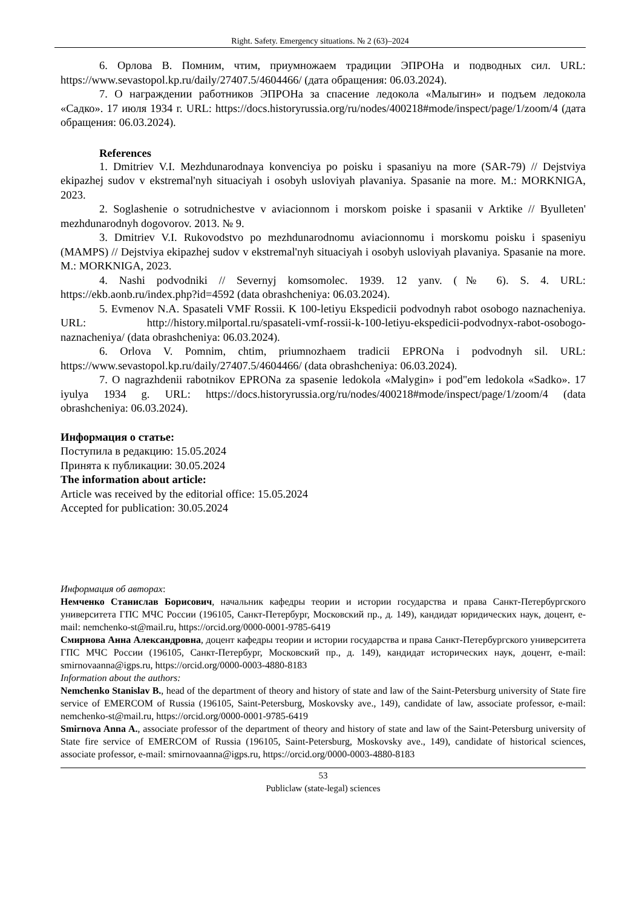Right. Safety. Emergency situations. № 2 (63)–2024
6. Орлова В. Помним, чтим, приумножаем традиции ЭПРОНа и подводных сил. URL: https://www.sevastopol.kp.ru/daily/27407.5/4604466/ (дата обращения: 06.03.2024).
7. О награждении работников ЭПРОНа за спасение ледокола «Малыгин» и подъем ледокола «Садко». 17 июля 1934 г. URL: https://docs.historyrussia.org/ru/nodes/400218#mode/inspect/page/1/zoom/4 (дата обращения: 06.03.2024).
References
1. Dmitriev V.I. Mezhdunarodnaya konvenciya po poisku i spasaniyu na more (SAR-79) // Dejstviya ekipazhej sudov v ekstremal'nyh situaciyah i osobyh usloviyah plavaniya. Spasanie na more. M.: MORKNIGA, 2023.
2. Soglashenie o sotrudnichestve v aviacionnom i morskom poiske i spasanii v Arktike // Byulleten' mezhdunarodnyh dogovorov. 2013. № 9.
3. Dmitriev V.I. Rukovodstvo po mezhdunarodnomu aviacionnomu i morskomu poisku i spaseniyu (MAMPS) // Dejstviya ekipazhej sudov v ekstremal'nyh situaciyah i osobyh usloviyah plavaniya. Spasanie na more. M.: MORKNIGA, 2023.
4. Nashi podvodniki // Severnyj komsomolec. 1939. 12 yanv. (№ 6). S. 4. URL: https://ekb.aonb.ru/index.php?id=4592 (data obrashcheniya: 06.03.2024).
5. Evmenov N.A. Spasateli VMF Rossii. K 100-letiyu Ekspedicii podvodnyh rabot osobogo naznacheniya. URL: http://history.milportal.ru/spasateli-vmf-rossii-k-100-letiyu-ekspedicii-podvodnyx-rabot-osobogo-naznacheniya/ (data obrashcheniya: 06.03.2024).
6. Orlova V. Pomnim, chtim, priumnozhaem tradicii EPRONa i podvodnyh sil. URL: https://www.sevastopol.kp.ru/daily/27407.5/4604466/ (data obrashcheniya: 06.03.2024).
7. O nagrazhdenii rabotnikov EPRONa za spasenie ledokola «Malygin» i pod"em ledokola «Sadko». 17 iyulya 1934 g. URL: https://docs.historyrussia.org/ru/nodes/400218#mode/inspect/page/1/zoom/4 (data obrashcheniya: 06.03.2024).
Информация о статье:
Поступила в редакцию: 15.05.2024
Принята к публикации: 30.05.2024
The information about article:
Article was received by the editorial office: 15.05.2024
Accepted for publication: 30.05.2024
Информация об авторах:
Немченко Станислав Борисович, начальник кафедры теории и истории государства и права Санкт-Петербургского университета ГПС МЧС России (196105, Санкт-Петербург, Московский пр., д. 149), кандидат юридических наук, доцент, e-mail: nemchenko-st@mail.ru, https://orcid.org/0000-0001-9785-6419
Смирнова Анна Александровна, доцент кафедры теории и истории государства и права Санкт-Петербургского университета ГПС МЧС России (196105, Санкт-Петербург, Московский пр., д. 149), кандидат исторических наук, доцент, e-mail: smirnovaanna@igps.ru, https://orcid.org/0000-0003-4880-8183
Information about the authors:
Nemchenko Stanislav B., head of the department of theory and history of state and law of the Saint-Petersburg university of State fire service of EMERCOM of Russia (196105, Saint-Petersburg, Moskovsky ave., 149), candidate of law, associate professor, e-mail: nemchenko-st@mail.ru, https://orcid.org/0000-0001-9785-6419
Smirnova Anna A., associate professor of the department of theory and history of state and law of the Saint-Petersburg university of State fire service of EMERCOM of Russia (196105, Saint-Petersburg, Moskovsky ave., 149), candidate of historical sciences, associate professor, e-mail: smirnovaanna@igps.ru, https://orcid.org/0000-0003-4880-8183
53
Publiclaw (state-legal) sciences